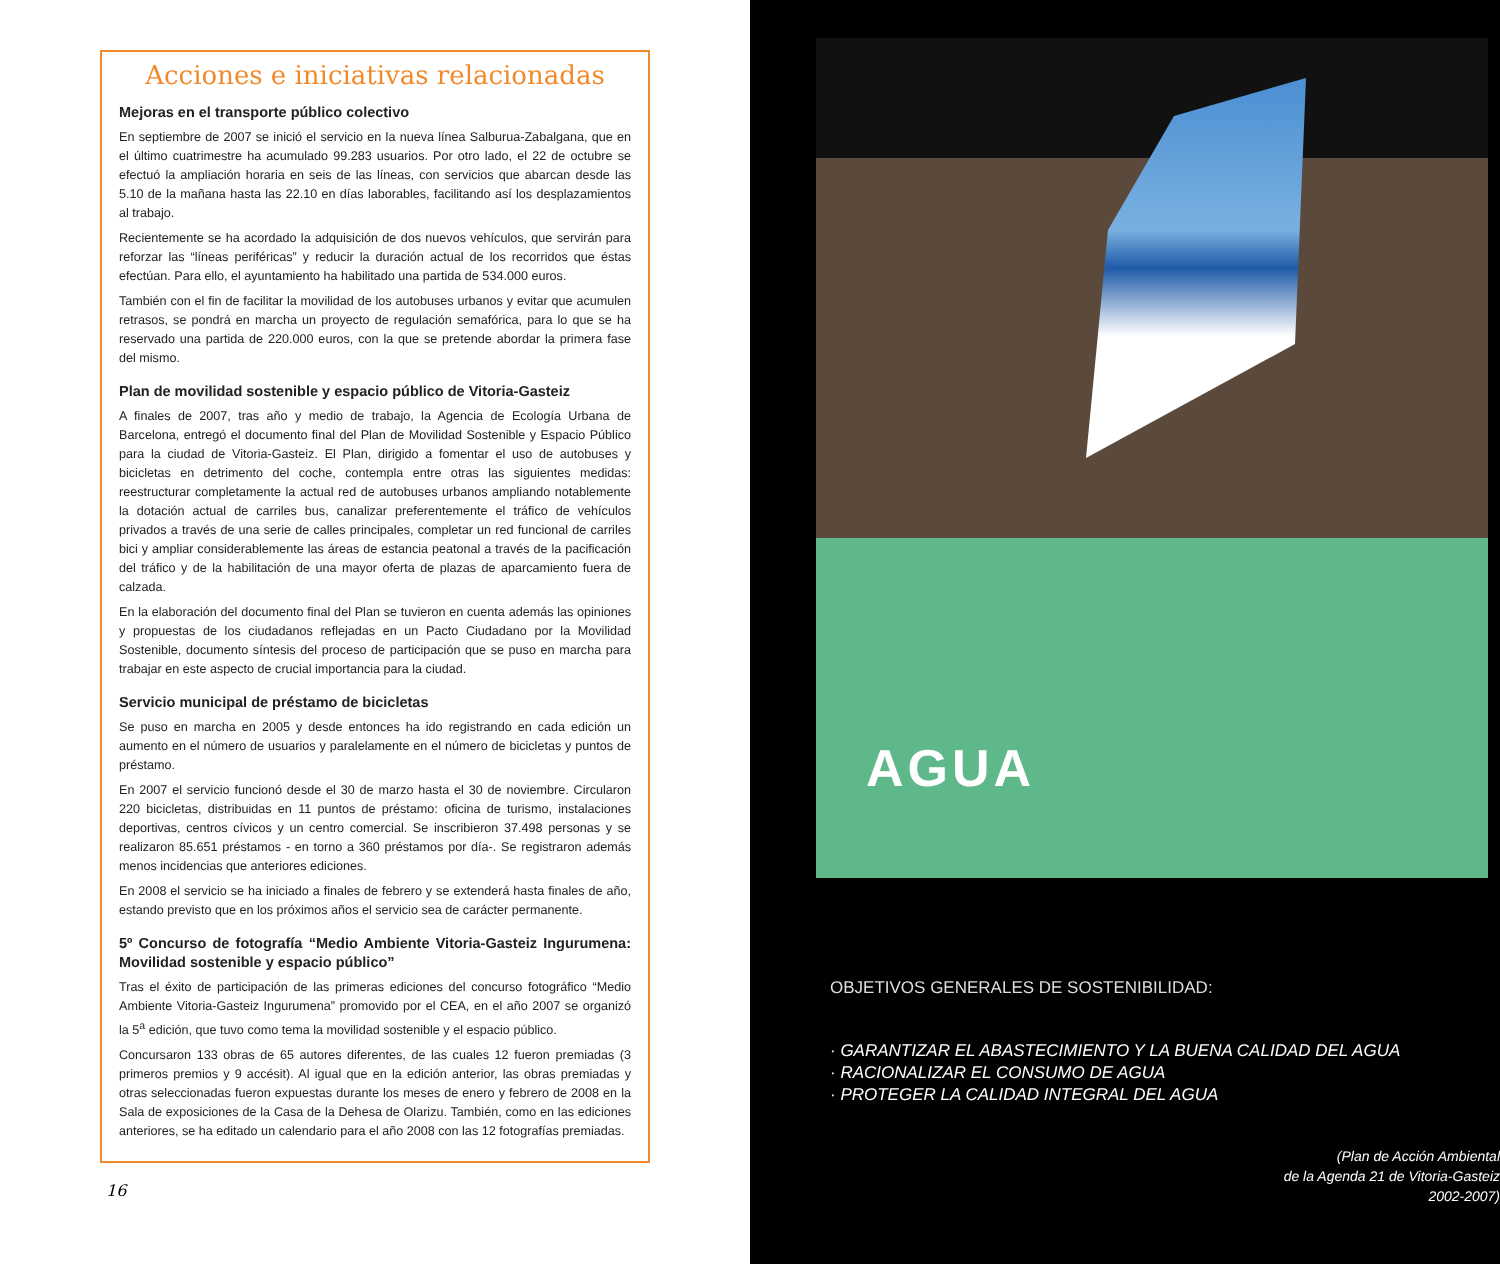Acciones e iniciativas relacionadas
Mejoras en el transporte público colectivo
En septiembre de 2007 se inició el servicio en la nueva línea Salburua-Zabalgana, que en el último cuatrimestre ha acumulado 99.283 usuarios. Por otro lado, el 22 de octubre se efectuó la ampliación horaria en seis de las líneas, con servicios que abarcan desde las 5.10 de la mañana hasta las 22.10 en días laborables, facilitando así los desplazamientos al trabajo.
Recientemente se ha acordado la adquisición de dos nuevos vehículos, que servirán para reforzar las “líneas periféricas” y reducir la duración actual de los recorridos que éstas efectúan. Para ello, el ayuntamiento ha habilitado una partida de 534.000 euros.
También con el fin de facilitar la movilidad de los autobuses urbanos y evitar que acumulen retrasos, se pondrá en marcha un proyecto de regulación semafórica, para lo que se ha reservado una partida de 220.000 euros, con la que se pretende abordar la primera fase del mismo.
Plan de movilidad sostenible y espacio público de Vitoria-Gasteiz
A finales de 2007, tras año y medio de trabajo, la Agencia de Ecología Urbana de Barcelona, entregó el documento final del Plan de Movilidad Sostenible y Espacio Público para la ciudad de Vitoria-Gasteiz. El Plan, dirigido a fomentar el uso de autobuses y bicicletas en detrimento del coche, contempla entre otras las siguientes medidas: reestructurar completamente la actual red de autobuses urbanos ampliando notablemente la dotación actual de carriles bus, canalizar preferentemente el tráfico de vehículos privados a través de una serie de calles principales, completar un red funcional de carriles bici y ampliar considerablemente las áreas de estancia peatonal a través de la pacificación del tráfico y de la habilitación de una mayor oferta de plazas de aparcamiento fuera de calzada.
En la elaboración del documento final del Plan se tuvieron en cuenta además las opiniones y propuestas de los ciudadanos reflejadas en un Pacto Ciudadano por la Movilidad Sostenible, documento síntesis del proceso de participación que se puso en marcha para trabajar en este aspecto de crucial importancia para la ciudad.
Servicio municipal de préstamo de bicicletas
Se puso en marcha en 2005 y desde entonces ha ido registrando en cada edición un aumento en el número de usuarios y paralelamente en el número de bicicletas y puntos de préstamo.
En 2007 el servicio funcionó desde el 30 de marzo hasta el 30 de noviembre. Circularon 220 bicicletas, distribuidas en 11 puntos de préstamo: oficina de turismo, instalaciones deportivas, centros cívicos y un centro comercial. Se inscribieron 37.498 personas y se realizaron 85.651 préstamos - en torno a 360 préstamos por día-. Se registraron además menos incidencias que anteriores ediciones.
En 2008 el servicio se ha iniciado a finales de febrero y se extenderá hasta finales de año, estando previsto que en los próximos años el servicio sea de carácter permanente.
5º Concurso de fotografía “Medio Ambiente Vitoria-Gasteiz Ingurumena: Movilidad sostenible y espacio público”
Tras el éxito de participación de las primeras ediciones del concurso fotográfico “Medio Ambiente Vitoria-Gasteiz Ingurumena” promovido por el CEA, en el año 2007 se organizó la 5<sup>a</sup> edición, que tuvo como tema la movilidad sostenible y el espacio público.
Concursaron 133 obras de 65 autores diferentes, de las cuales 12 fueron premiadas (3 primeros premios y 9 accésit). Al igual que en la edición anterior, las obras premiadas y otras seleccionadas fueron expuestas durante los meses de enero y febrero de 2008 en la Sala de exposiciones de la Casa de la Dehesa de Olarizu. También, como en las ediciones anteriores, se ha editado un calendario para el año 2008 con las 12 fotografías premiadas.
16
AGUA
OBJETIVOS GENERALES DE SOSTENIBILIDAD:
· GARANTIZAR EL ABASTECIMIENTO Y LA BUENA CALIDAD DEL AGUA
· RACIONALIZAR EL CONSUMO DE AGUA
· PROTEGER LA CALIDAD INTEGRAL DEL AGUA
(Plan de Acción Ambiental
de la Agenda 21 de Vitoria-Gasteiz
2002-2007)